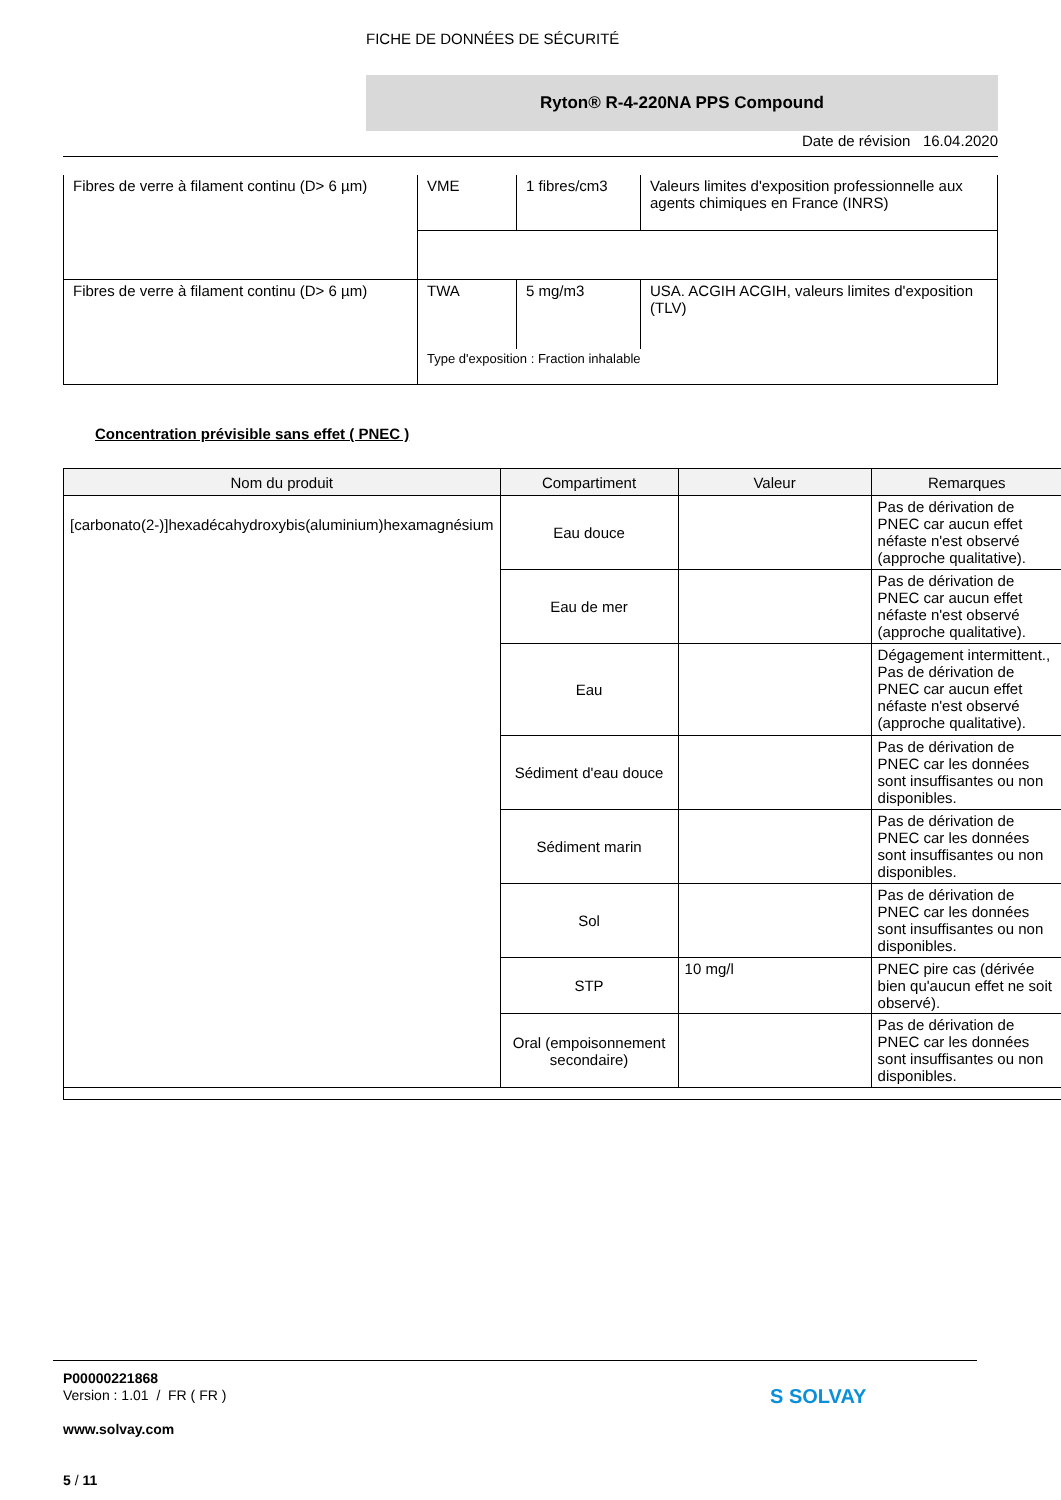FICHE DE DONNÉES DE SÉCURITÉ
Ryton® R-4-220NA PPS Compound
Date de révision 16.04.2020
| Fibres de verre à filament continu (D> 6 µm) | VME | 1 fibres/cm3 | Valeurs limites d'exposition professionnelle aux agents chimiques en France (INRS) |
| Fibres de verre à filament continu (D> 6 µm) | TWA | 5 mg/m3 | USA. ACGIH ACGIH, valeurs limites d'exposition (TLV) |
| | Type d'exposition : Fraction inhalable | | |
Concentration prévisible sans effet ( PNEC )
| Nom du produit | Compartiment | Valeur | Remarques |
| --- | --- | --- | --- |
| [carbonato(2-)]hexadécahydroxybis(aluminium)hexamagnésium | Eau douce | | Pas de dérivation de PNEC car aucun effet néfaste n'est observé (approche qualitative). |
| | Eau de mer | | Pas de dérivation de PNEC car aucun effet néfaste n'est observé (approche qualitative). |
| | Eau | | Dégagement intermittent., Pas de dérivation de PNEC car aucun effet néfaste n'est observé (approche qualitative). |
| | Sédiment d'eau douce | | Pas de dérivation de PNEC car les données sont insuffisantes ou non disponibles. |
| | Sédiment marin | | Pas de dérivation de PNEC car les données sont insuffisantes ou non disponibles. |
| | Sol | | Pas de dérivation de PNEC car les données sont insuffisantes ou non disponibles. |
| | STP | 10 mg/l | PNEC pire cas (dérivée bien qu'aucun effet ne soit observé). |
| | Oral (empoisonnement secondaire) | | Pas de dérivation de PNEC car les données sont insuffisantes ou non disponibles. |
P00000221868
Version : 1.01 / FR ( FR )
www.solvay.com
5 / 11
S SOLVAY